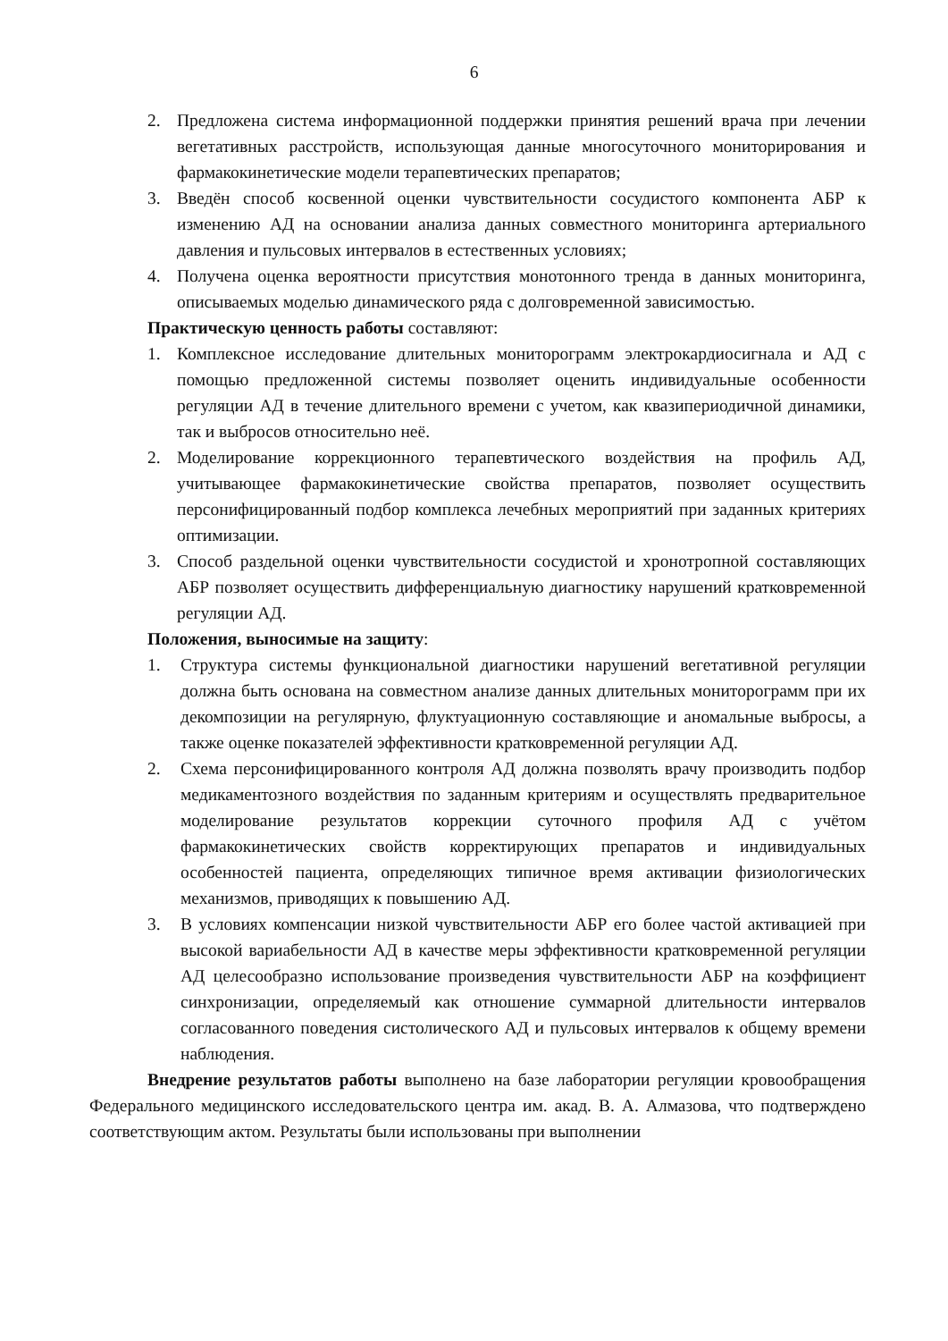6
2. Предложена система информационной поддержки принятия решений врача при лечении вегетативных расстройств, использующая данные многосуточного мониторирования и фармакокинетические модели терапевтических препаратов;
3. Введён способ косвенной оценки чувствительности сосудистого компонента АБР к изменению АД на основании анализа данных совместного мониторинга артериального давления и пульсовых интервалов в естественных условиях;
4. Получена оценка вероятности присутствия монотонного тренда в данных мониторинга, описываемых моделью динамического ряда с долговременной зависимостью.
Практическую ценность работы составляют:
1. Комплексное исследование длительных мониторограмм электрокардиосигнала и АД с помощью предложенной системы позволяет оценить индивидуальные особенности регуляции АД в течение длительного времени с учетом, как квазипериодичной динамики, так и выбросов относительно неё.
2. Моделирование коррекционного терапевтического воздействия на профиль АД, учитывающее фармакокинетические свойства препаратов, позволяет осуществить персонифицированный подбор комплекса лечебных мероприятий при заданных критериях оптимизации.
3. Способ раздельной оценки чувствительности сосудистой и хронотропной составляющих АБР позволяет осуществить дифференциальную диагностику нарушений кратковременной регуляции АД.
Положения, выносимые на защиту:
1. Структура системы функциональной диагностики нарушений вегетативной регуляции должна быть основана на совместном анализе данных длительных мониторограмм при их декомпозиции на регулярную, флуктуационную составляющие и аномальные выбросы, а также оценке показателей эффективности кратковременной регуляции АД.
2. Схема персонифицированного контроля АД должна позволять врачу производить подбор медикаментозного воздействия по заданным критериям и осуществлять предварительное моделирование результатов коррекции суточного профиля АД с учётом фармакокинетических свойств корректирующих препаратов и индивидуальных особенностей пациента, определяющих типичное время активации физиологических механизмов, приводящих к повышению АД.
3. В условиях компенсации низкой чувствительности АБР его более частой активацией при высокой вариабельности АД в качестве меры эффективности кратковременной регуляции АД целесообразно использование произведения чувствительности АБР на коэффициент синхронизации, определяемый как отношение суммарной длительности интервалов согласованного поведения систолического АД и пульсовых интервалов к общему времени наблюдения.
Внедрение результатов работы выполнено на базе лаборатории регуляции кровообращения Федерального медицинского исследовательского центра им. акад. В. А. Алмазова, что подтверждено соответствующим актом. Результаты были использованы при выполнении